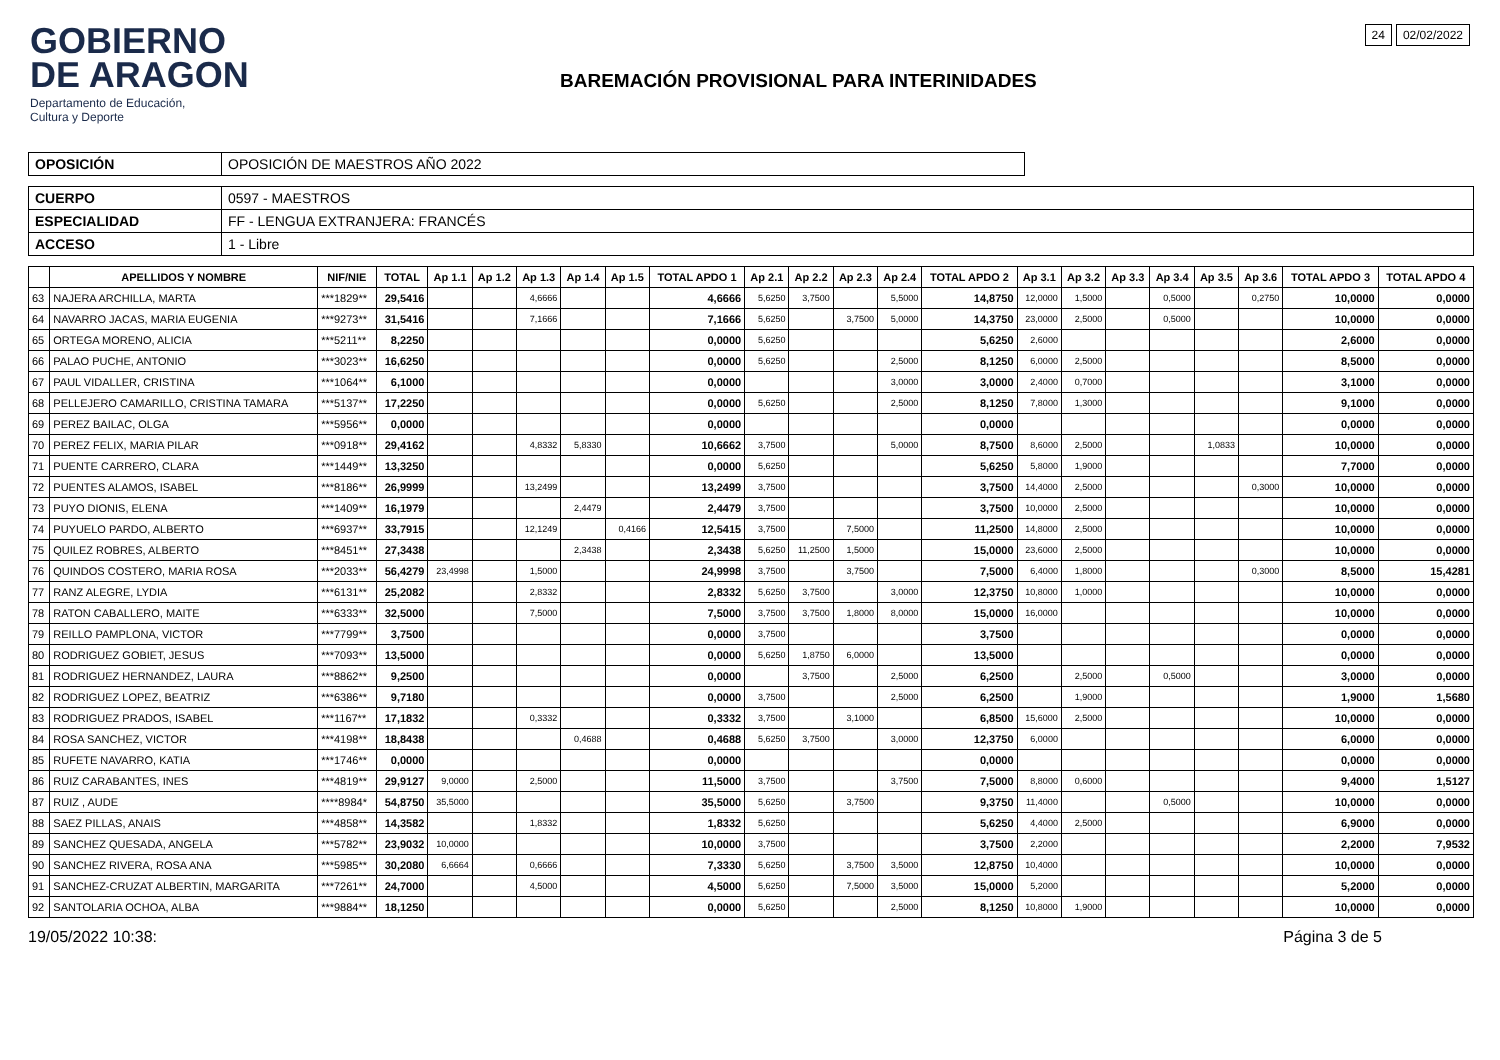GOBIERNO
DE ARAGON
Departamento de Educación,
Cultura y Deporte
BAREMACIÓN PROVISIONAL PARA INTERINIDADES
24 02/02/2022
| OPOSICIÓN | OPOSICIÓN DE MAESTROS AÑO 2022 |
| CUERPO | 0597 - MAESTROS |
| ESPECIALIDAD | FF - LENGUA EXTRANJERA: FRANCÉS |
| ACCESO | 1 - Libre |
| | APELLIDOS Y NOMBRE | NIF/NIE | TOTAL | Ap 1.1 | Ap 1.2 | Ap 1.3 | Ap 1.4 | Ap 1.5 | TOTAL APDO 1 | Ap 2.1 | Ap 2.2 | Ap 2.3 | Ap 2.4 | TOTAL APDO 2 | Ap 3.1 | Ap 3.2 | Ap 3.3 | Ap 3.4 | Ap 3.5 | Ap 3.6 | TOTAL APDO 3 | TOTAL APDO 4 |
| --- | --- | --- | --- | --- | --- | --- | --- | --- | --- | --- | --- | --- | --- | --- | --- | --- | --- | --- | --- | --- | --- | --- |
| 63 | NAJERA ARCHILLA, MARTA | ***1829** | 29,5416 | | | 4,6666 | | | 4,6666 | 5,6250 | 3,7500 | | 5,5000 | 14,8750 | 12,0000 | 1,5000 | | 0,5000 | | 0,2750 | 10,0000 | 0,0000 |
| 64 | NAVARRO JACAS, MARIA EUGENIA | ***9273** | 31,5416 | | | 7,1666 | | | 7,1666 | 5,6250 | | 3,7500 | 5,0000 | 14,3750 | 23,0000 | 2,5000 | | 0,5000 | | | 10,0000 | 0,0000 |
| 65 | ORTEGA MORENO, ALICIA | ***5211** | 8,2250 | | | | | | 0,0000 | 5,6250 | | | | 5,6250 | 2,6000 | | | | | | 2,6000 | 0,0000 |
| 66 | PALAO PUCHE, ANTONIO | ***3023** | 16,6250 | | | | | | 0,0000 | 5,6250 | | | 2,5000 | 8,1250 | 6,0000 | 2,5000 | | | | | 8,5000 | 0,0000 |
| 67 | PAUL VIDALLER, CRISTINA | ***1064** | 6,1000 | | | | | | 0,0000 | | | | 3,0000 | 3,0000 | 2,4000 | 0,7000 | | | | | 3,1000 | 0,0000 |
| 68 | PELLEJERO CAMARILLO, CRISTINA TAMARA | ***5137** | 17,2250 | | | | | | 0,0000 | 5,6250 | | | 2,5000 | 8,1250 | 7,8000 | 1,3000 | | | | | 9,1000 | 0,0000 |
| 69 | PEREZ BAILAC, OLGA | ***5956** | 0,0000 | | | | | | 0,0000 | | | | | 0,0000 | | | | | | | 0,0000 | 0,0000 |
| 70 | PEREZ FELIX, MARIA PILAR | ***0918** | 29,4162 | | | 4,8332 | 5,8330 | | 10,6662 | 3,7500 | | | 5,0000 | 8,7500 | 8,6000 | 2,5000 | | | 1,0833 | | 10,0000 | 0,0000 |
| 71 | PUENTE CARRERO, CLARA | ***1449** | 13,3250 | | | | | | 0,0000 | 5,6250 | | | | 5,6250 | 5,8000 | 1,9000 | | | | | 7,7000 | 0,0000 |
| 72 | PUENTES ALAMOS, ISABEL | ***8186** | 26,9999 | | | 13,2499 | | | 13,2499 | 3,7500 | | | | 3,7500 | 14,4000 | 2,5000 | | | | 0,3000 | 10,0000 | 0,0000 |
| 73 | PUYO DIONIS, ELENA | ***1409** | 16,1979 | | | | 2,4479 | | 2,4479 | 3,7500 | | | | 3,7500 | 10,0000 | 2,5000 | | | | | 10,0000 | 0,0000 |
| 74 | PUYUELO PARDO, ALBERTO | ***6937** | 33,7915 | | | 12,1249 | | 0,4166 | 12,5415 | 3,7500 | | 7,5000 | | 11,2500 | 14,8000 | 2,5000 | | | | | 10,0000 | 0,0000 |
| 75 | QUILEZ ROBRES, ALBERTO | ***8451** | 27,3438 | | | | 2,3438 | | 2,3438 | 5,6250 | 11,2500 | 1,5000 | | 15,0000 | 23,6000 | 2,5000 | | | | | 10,0000 | 0,0000 |
| 76 | QUINDOS COSTERO, MARIA ROSA | ***2033** | 56,4279 | 23,4998 | | 1,5000 | | | 24,9998 | 3,7500 | | 3,7500 | | 7,5000 | 6,4000 | 1,8000 | | | | 0,3000 | 8,5000 | 15,4281 |
| 77 | RANZ ALEGRE, LYDIA | ***6131** | 25,2082 | | | 2,8332 | | | 2,8332 | 5,6250 | 3,7500 | | 3,0000 | 12,3750 | 10,8000 | 1,0000 | | | | | 10,0000 | 0,0000 |
| 78 | RATON CABALLERO, MAITE | ***6333** | 32,5000 | | | 7,5000 | | | 7,5000 | 3,7500 | 3,7500 | 1,8000 | 8,0000 | 15,0000 | 16,0000 | | | | | | 10,0000 | 0,0000 |
| 79 | REILLO PAMPLONA, VICTOR | ***7799** | 3,7500 | | | | | | 0,0000 | 3,7500 | | | | 3,7500 | | | | | | | 0,0000 | 0,0000 |
| 80 | RODRIGUEZ GOBIET, JESUS | ***7093** | 13,5000 | | | | | | 0,0000 | 5,6250 | 1,8750 | 6,0000 | | 13,5000 | | | | | | | 0,0000 | 0,0000 |
| 81 | RODRIGUEZ HERNANDEZ, LAURA | ***8862** | 9,2500 | | | | | | 0,0000 | | 3,7500 | | 2,5000 | 6,2500 | | 2,5000 | | 0,5000 | | | 3,0000 | 0,0000 |
| 82 | RODRIGUEZ LOPEZ, BEATRIZ | ***6386** | 9,7180 | | | | | | 0,0000 | 3,7500 | | | 2,5000 | 6,2500 | | 1,9000 | | | | | 1,9000 | 1,5680 |
| 83 | RODRIGUEZ PRADOS, ISABEL | ***1167** | 17,1832 | | | 0,3332 | | | 0,3332 | 3,7500 | | 3,1000 | | 6,8500 | 15,6000 | 2,5000 | | | | | 10,0000 | 0,0000 |
| 84 | ROSA SANCHEZ, VICTOR | ***4198** | 18,8438 | | | | 0,4688 | | 0,4688 | 5,6250 | 3,7500 | | 3,0000 | 12,3750 | 6,0000 | | | | | | 6,0000 | 0,0000 |
| 85 | RUFETE NAVARRO, KATIA | ***1746** | 0,0000 | | | | | | 0,0000 | | | | | 0,0000 | | | | | | | 0,0000 | 0,0000 |
| 86 | RUIZ CARABANTES, INES | ***4819** | 29,9127 | 9,0000 | | 2,5000 | | | 11,5000 | 3,7500 | | | 3,7500 | 7,5000 | 8,8000 | 0,6000 | | | | | 9,4000 | 1,5127 |
| 87 | RUIZ , AUDE | ****8984* | 54,8750 | 35,5000 | | | | | 35,5000 | 5,6250 | | 3,7500 | | 9,3750 | 11,4000 | | | 0,5000 | | | 10,0000 | 0,0000 |
| 88 | SAEZ PILLAS, ANAIS | ***4858** | 14,3582 | | | 1,8332 | | | 1,8332 | 5,6250 | | | | 5,6250 | 4,4000 | 2,5000 | | | | | 6,9000 | 0,0000 |
| 89 | SANCHEZ QUESADA, ANGELA | ***5782** | 23,9032 | 10,0000 | | | | | 10,0000 | 3,7500 | | | | 3,7500 | 2,2000 | | | | | | 2,2000 | 7,9532 |
| 90 | SANCHEZ RIVERA, ROSA ANA | ***5985** | 30,2080 | 6,6664 | | 0,6666 | | | 7,3330 | 5,6250 | | 3,7500 | 3,5000 | 12,8750 | 10,4000 | | | | | | 10,0000 | 0,0000 |
| 91 | SANCHEZ-CRUZAT ALBERTIN, MARGARITA | ***7261** | 24,7000 | | | 4,5000 | | | 4,5000 | 5,6250 | | 7,5000 | 3,5000 | 15,0000 | 5,2000 | | | | | | 5,2000 | 0,0000 |
| 92 | SANTOLARIA OCHOA, ALBA | ***9884** | 18,1250 | | | | | | 0,0000 | 5,6250 | | | 2,5000 | 8,1250 | 10,8000 | 1,9000 | | | | | 10,0000 | 0,0000 |
19/05/2022 10:38: Página 3 de 5